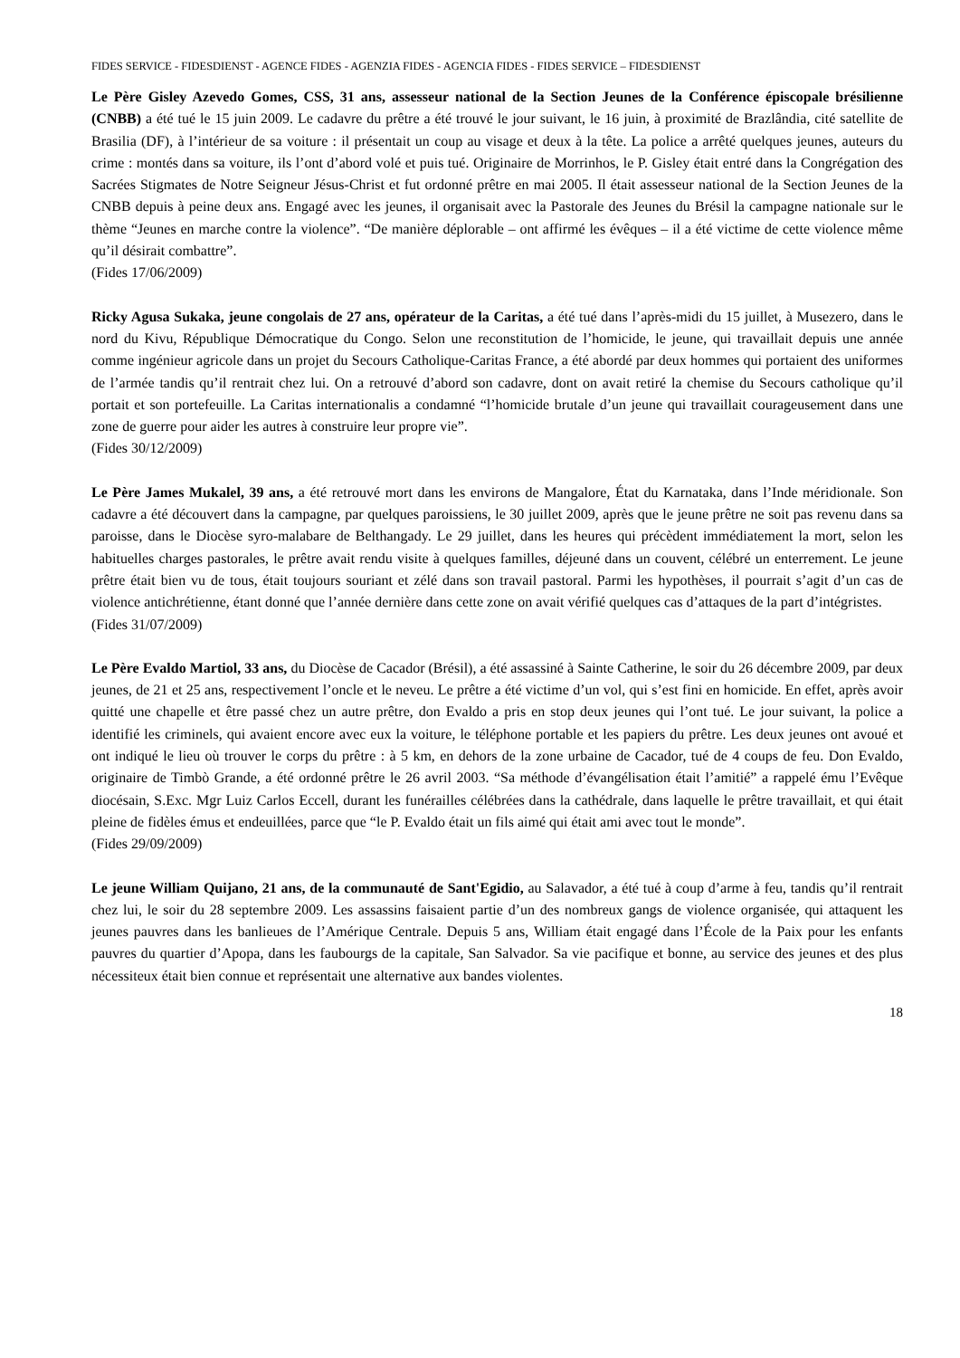FIDES SERVICE - FIDESDIENST - AGENCE FIDES - AGENZIA FIDES - AGENCIA FIDES - FIDES SERVICE – FIDESDIENST
Le Père Gisley Azevedo Gomes, CSS, 31 ans, assesseur national de la Section Jeunes de la Conférence épiscopale brésilienne (CNBB) a été tué le 15 juin 2009. Le cadavre du prêtre a été trouvé le jour suivant, le 16 juin, à proximité de Brazlândia, cité satellite de Brasilia (DF), à l’intérieur de sa voiture : il présentait un coup au visage et deux à la tête. La police a arrêté quelques jeunes, auteurs du crime : montés dans sa voiture, ils l’ont d’abord volé et puis tué. Originaire de Morrinhos, le P. Gisley était entré dans la Congrégation des Sacrées Stigmates de Notre Seigneur Jésus-Christ et fut ordonné prêtre en mai 2005. Il était assesseur national de la Section Jeunes de la CNBB depuis à peine deux ans. Engagé avec les jeunes, il organisait avec la Pastorale des Jeunes du Brésil la campagne nationale sur le thème “Jeunes en marche contre la violence”. “De manière déplorable – ont affirmé les évêques – il a été victime de cette violence même qu’il désirait combattre”.
(Fides 17/06/2009)
Ricky Agusa Sukaka, jeune congolais de 27 ans, opérateur de la Caritas, a été tué dans l’après-midi du 15 juillet, à Musezero, dans le nord du Kivu, République Démocratique du Congo. Selon une reconstitution de l’homicide, le jeune, qui travaillait depuis une année comme ingénieur agricole dans un projet du Secours Catholique-Caritas France, a été abordé par deux hommes qui portaient des uniformes de l’armée tandis qu’il rentrait chez lui. On a retrouvé d’abord son cadavre, dont on avait retiré la chemise du Secours catholique qu’il portait et son portefeuille. La Caritas internationalis a condamné “l’homicide brutale d’un jeune qui travaillait courageusement dans une zone de guerre pour aider les autres à construire leur propre vie”.
(Fides 30/12/2009)
Le Père James Mukalel, 39 ans, a été retrouvé mort dans les environs de Mangalore, État du Karnataka, dans l’Inde méridionale. Son cadavre a été découvert dans la campagne, par quelques paroissiens, le 30 juillet 2009, après que le jeune prêtre ne soit pas revenu dans sa paroisse, dans le Diocèse syro-malabare de Belthangady. Le 29 juillet, dans les heures qui précèdent immédiatement la mort, selon les habituelles charges pastorales, le prêtre avait rendu visite à quelques familles, déjeuné dans un couvent, célébré un enterrement. Le jeune prêtre était bien vu de tous, était toujours souriant et zélé dans son travail pastoral. Parmi les hypothèses, il pourrait s’agit d’un cas de violence antichrétienne, étant donné que l’année dernière dans cette zone on avait vérifié quelques cas d’attaques de la part d’intégristes.
(Fides 31/07/2009)
Le Père Evaldo Martiol, 33 ans, du Diocèse de Cacador (Brésil), a été assassiné à Sainte Catherine, le soir du 26 décembre 2009, par deux jeunes, de 21 et 25 ans, respectivement l’oncle et le neveu. Le prêtre a été victime d’un vol, qui s’est fini en homicide. En effet, après avoir quitté une chapelle et être passé chez un autre prêtre, don Evaldo a pris en stop deux jeunes qui l’ont tué. Le jour suivant, la police a identifié les criminels, qui avaient encore avec eux la voiture, le téléphone portable et les papiers du prêtre. Les deux jeunes ont avoué et ont indiqué le lieu où trouver le corps du prêtre : à 5 km, en dehors de la zone urbaine de Cacador, tué de 4 coups de feu. Don Evaldo, originaire de Timbò Grande, a été ordonné prêtre le 26 avril 2003. “Sa méthode d’évangélisation était l’amitié” a rappelé ému l’Evêque diocésain, S.Exc. Mgr Luiz Carlos Eccell, durant les funérailles célébrées dans la cathédrale, dans laquelle le prêtre travaillait, et qui était pleine de fidèles émus et endeuillées, parce que “le P. Evaldo était un fils aimé qui était ami avec tout le monde”.
(Fides 29/09/2009)
Le jeune William Quijano, 21 ans, de la communauté de Sant'Egidio, au Salavador, a été tué à coup d’arme à feu, tandis qu’il rentrait chez lui, le soir du 28 septembre 2009. Les assassins faisaient partie d’un des nombreux gangs de violence organisée, qui attaquent les jeunes pauvres dans les banlieues de l’Amérique Centrale. Depuis 5 ans, William était engagé dans l’École de la Paix pour les enfants pauvres du quartier d’Apopa, dans les faubourgs de la capitale, San Salvador. Sa vie pacifique et bonne, au service des jeunes et des plus nécessiteux était bien connue et représentait une alternative aux bandes violentes.
18